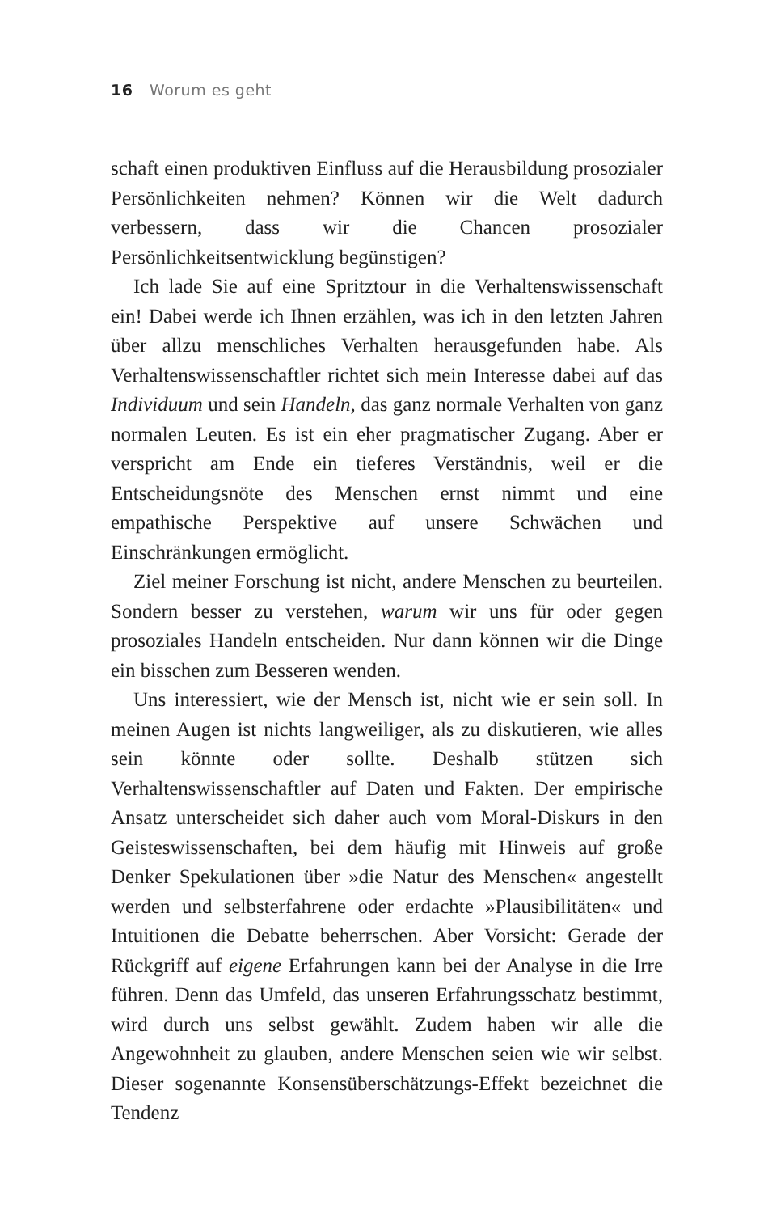16 Worum es geht
schaft einen produktiven Einfluss auf die Herausbildung prosozialer Persönlichkeiten nehmen? Können wir die Welt dadurch verbessern, dass wir die Chancen prosozialer Persönlichkeitsentwicklung begünstigen?
Ich lade Sie auf eine Spritztour in die Verhaltenswissenschaft ein! Dabei werde ich Ihnen erzählen, was ich in den letzten Jahren über allzu menschliches Verhalten herausgefunden habe. Als Verhaltenswissenschaftler richtet sich mein Interesse dabei auf das Individuum und sein Handeln, das ganz normale Verhalten von ganz normalen Leuten. Es ist ein eher pragmatischer Zugang. Aber er verspricht am Ende ein tieferes Verständnis, weil er die Entscheidungsnöte des Menschen ernst nimmt und eine empathische Perspektive auf unsere Schwächen und Einschränkungen ermöglicht.
Ziel meiner Forschung ist nicht, andere Menschen zu beurteilen. Sondern besser zu verstehen, warum wir uns für oder gegen prosoziales Handeln entscheiden. Nur dann können wir die Dinge ein bisschen zum Besseren wenden.
Uns interessiert, wie der Mensch ist, nicht wie er sein soll. In meinen Augen ist nichts langweiliger, als zu diskutieren, wie alles sein könnte oder sollte. Deshalb stützen sich Verhaltenswissenschaftler auf Daten und Fakten. Der empirische Ansatz unterscheidet sich daher auch vom Moral-Diskurs in den Geisteswissenschaften, bei dem häufig mit Hinweis auf große Denker Spekulationen über »die Natur des Menschen« angestellt werden und selbsterfahrene oder erdachte »Plausibilitäten« und Intuitionen die Debatte beherrschen. Aber Vorsicht: Gerade der Rückgriff auf eigene Erfahrungen kann bei der Analyse in die Irre führen. Denn das Umfeld, das unseren Erfahrungsschatz bestimmt, wird durch uns selbst gewählt. Zudem haben wir alle die Angewohnheit zu glauben, andere Menschen seien wie wir selbst. Dieser sogenannte Konsensüberschätzungs-Effekt bezeichnet die Tendenz